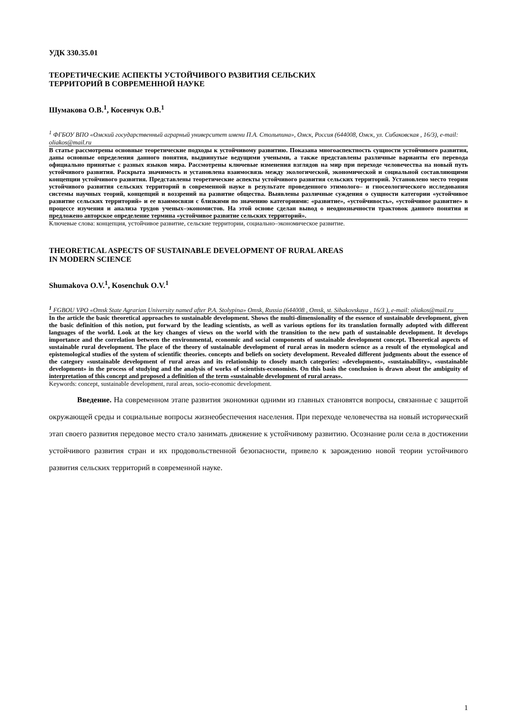УДК 330.35.01
ТЕОРЕТИЧЕСКИЕ АСПЕКТЫ УСТОЙЧИВОГО РАЗВИТИЯ СЕЛЬСКИХ
ТЕРРИТОРИЙ В СОВРЕМЕННОЙ НАУКЕ
Шумакова О.В.<sup>1</sup>, Косенчук О.В.<sup>1</sup>
<sup>1</sup> ФГБОУ ВПО «Омский государственный аграрный университет имени П.А. Столыпина», Омск, Россия (644008, Омск, ул. Сибаковская , 16/3), e-mail: oliakos@mail.ru
В статье рассмотрены основные теоретические подходы к устойчивому развитию. Показана многоаспектность сущности устойчивого развития, даны основные определения данного понятия, выдвинутые ведущими учеными, а также представлены различные варианты его перевода официально принятые с разных языков мира. Рассмотрены ключевые изменения взглядов на мир при переходе человечества на новый путь устойчивого развития. Раскрыта значимость и установлена взаимосвязь между экологической, экономической и социальной составляющими концепции устойчивого развития. Представлены теоретические аспекты устойчивого развития сельских территорий. Установлено место теории устойчивого развития сельских территорий в современной науке в результате проведенного этимолого– и гносеологического исследования системы научных теорий, концепций и воззрений на развитие общества. Выявлены различные суждения о сущности категории «устойчивое развитие сельских территорий» и ее взаимосвязи с близкими по значению категориями: «развитие», «устойчивость», «устойчивое развитие» в процессе изучения и анализа трудов ученых–экономистов. На этой основе сделан вывод о неоднозначности трактовок данного понятия и предложено авторское определение термина «устойчивое развитие сельских территорий».
Ключевые слова: концепция, устойчивое развитие, сельские территории, социально–экономическое развитие.
THEORETICAL ASPECTS OF SUSTAINABLE DEVELOPMENT OF RURAL AREAS
IN MODERN SCIENCE
Shumakova O.V.<sup>1</sup>, Kosenchuk O.V.<sup>1</sup>
<sup>1</sup> FGBOU VPO «Omsk State Agrarian University named after P.A. Stolypina» Omsk, Russia (644008 , Omsk, st. Sibakovskaya , 16/3 ), e-mail: oliakos@mail.ru
In the article the basic theoretical approaches to sustainable development. Shows the multi-dimensionality of the essence of sustainable development, given the basic definition of this notion, put forward by the leading scientists, as well as various options for its translation formally adopted with different languages of the world. Look at the key changes of views on the world with the transition to the new path of sustainable development. It develops importance and the correlation between the environmental, economic and social components of sustainable development concept. Theoretical aspects of sustainable rural development. The place of the theory of sustainable development of rural areas in modern science as a result of the etymological and epistemological studies of the system of scientific theories. concepts and beliefs on society development. Revealed different judgments about the essence of the category «sustainable development of rural areas and its relationship to closely match categories: «development», «sustainability», «sustainable development» in the process of studying and the analysis of works of scientists-economists. On this basis the conclusion is drawn about the ambiguity of interpretation of this concept and proposed a definition of the term «sustainable development of rural areas».
Keywords: concept, sustainable development, rural areas, socio-economic development.
Введение. На современном этапе развития экономики одними из главных становятся вопросы, связанные с защитой окружающей среды и социальные вопросы жизнеобеспечения населения. При переходе человечества на новый исторический этап своего развития передовое место стало занимать движение к устойчивому развитию. Осознание роли села в достижении устойчивого развития стран и их продовольственной безопасности, привело к зарождению новой теории устойчивого развития сельских территорий в современной науке.
1